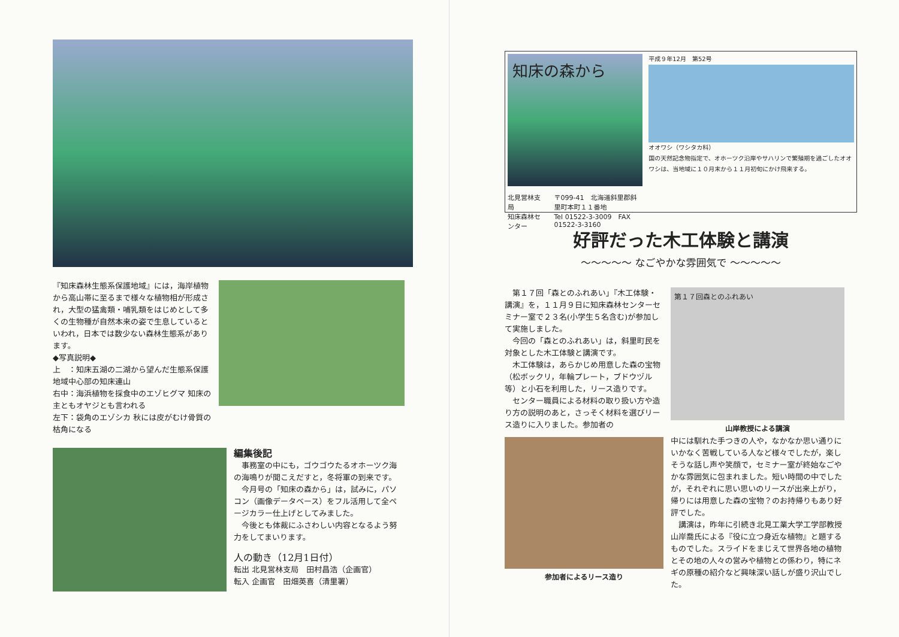『知床森林生態系保護地域』には，海岸植物から高山帯に至るまで様々な植物相が形成され，大型の猛禽類・哺乳類をはじめとして多くの生物種が自然本来の姿で生息しているといわれ，日本では数少ない森林生態系があります。
◆写真説明◆
上　：知床五湖の二湖から望んだ生態系保護地域中心部の知床連山
右中：海浜植物を採食中のエゾヒグマ 知床の主ともオヤジとも言われる
左下：袋角のエゾシカ 秋には皮がむけ骨質の枯角になる
編集後記
　事務室の中にも，ゴウゴウたるオホーツク海の海鳴りが聞こえだすと，冬将軍の到来です。
　今月号の「知床の森から」は，試みに，パソコン（画像データベース）をフル活用して全ページカラー仕上げとしてみました。
　今後とも体裁にふさわしい内容となるよう努力をしてまいります。
人の動き（12月1日付）
転出 北見営林支局　田村昌浩（企画官）
転入 企画官　田畑英喜（清里署）
知床の森から
北見営林支局
知床森林センター
〒099-41　北海道斜里郡斜里町本町１１番地
Tel 01522-3-3009　FAX 01522-3-3160
平成９年12月　第52号
オオワシ（ワシタカ科）
国の天然記念物指定で、オホーツク沿岸やサハリンで繁殖期を過ごしたオオワシは、当地域に１０月末から１１月初旬にかけ飛来する。
好評だった木工体験と講演
～～～～～ なごやかな雰囲気で ～～～～～
　第１７回「森とのふれあい」『木工体験・講演』を，１１月９日に知床森林センターセミナー室で２３名(小学生５名含む)が参加して実施しました。
　今回の「森とのふれあい」は，斜里町民を対象とした木工体験と講演です。
　木工体験は，あらかじめ用意した森の宝物（松ボックリ，年輪プレート，ブドウヅル等）と小石を利用した，リース造りです。
　センター職員による材料の取り扱い方や造り方の説明のあと，さっそく材料を選びリース造りに入りました。参加者の
参加者によるリース造り
第１７回森とのふれあい
山岸教授による講演
中には馴れた手つきの人や，なかなか思い通りにいかなく苦戦している人など様々でしたが，楽しそうな話し声や笑顔で，セミナー室が終始なごやかな雰囲気に包まれました。短い時間の中でしたが，それぞれに思い思いのリースが出来上がり，帰りには用意した森の宝物？のお持帰りもあり好評でした。
　講演は，昨年に引続き北見工業大学工学部教授山岸喬氏による『役に立つ身近な植物』と題するものでした。スライドをまじえて世界各地の植物とその地の人々の営みや植物との係わり，特にネギの原種の紹介など興味深い話しが盛り沢山でした。